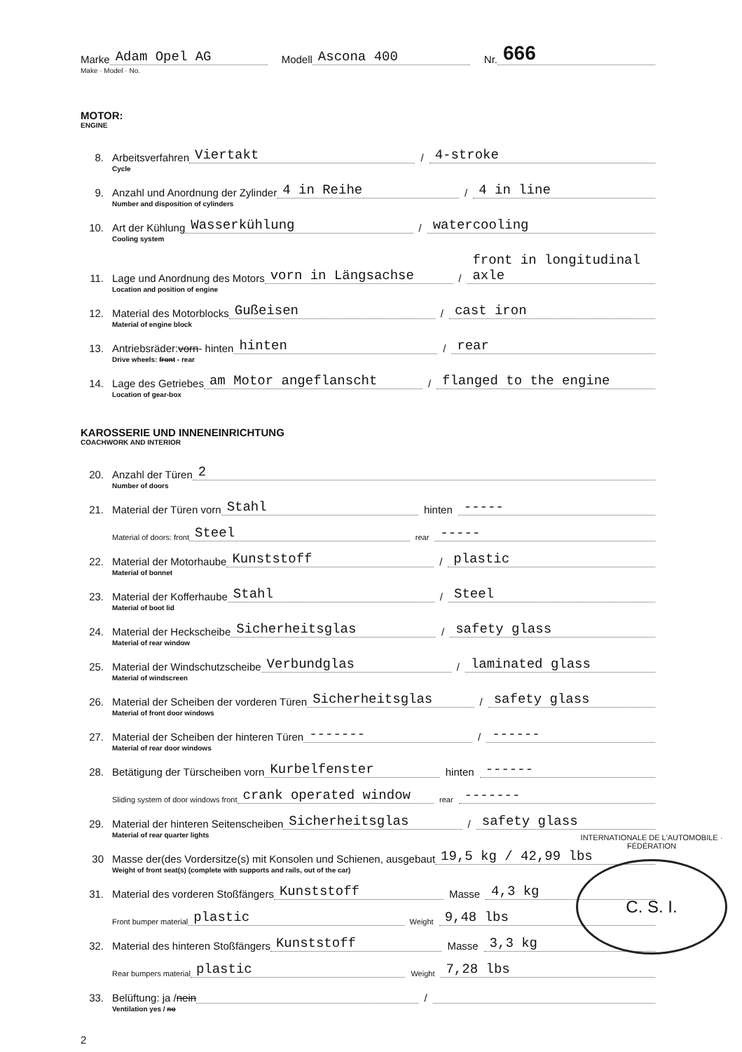Marke Adam Opel AG Modell Ascona 400 Nr. 666
Make · Model · No.
MOTOR:
ENGINE
8. Arbeitsverfahren Viertakt / 4-stroke
Cycle
9. Anzahl und Anordnung der Zylinder 4 in Reihe / 4 in line
Number and disposition of cylinders
10. Art der Kühlung Wasserkühlung / watercooling
Cooling system
11. Lage und Anordnung des Motors vorn in Längsachse / front in longitudinal axle
Location and position of engine
12. Material des Motorblocks Gußeisen / cast iron
Material of engine block
13. Antriebsräder: vorn - hinten hinten / rear
Drive wheels: front - rear
14. Lage des Getriebes am Motor angeflanscht / flanged to the engine
Location of gear-box
KAROSSERIE UND INNENEINRICHTUNG
COACHWORK AND INTERIOR
20. Anzahl der Türen 2
Number of doors
21. Material der Türen vorn Stahl hinten -----
Material of doors: front Steel rear -----
22. Material der Motorhaube Kunststoff / plastic
Material of bonnet
23. Material der Kofferhaube Stahl / Steel
Material of boot lid
24. Material der Heckscheibe Sicherheitsglas / safety glass
Material of rear window
25. Material der Windschutzscheibe Verbundglas / laminated glass
Material of windscreen
26. Material der Scheiben der vorderen Türen Sicherheitsglas / safety glass
Material of front door windows
27. Material der Scheiben der hinteren Türen ------- / ------
Material of rear door windows
28. Betätigung der Türscheiben vorn Kurbelfenster hinten ------
Sliding system of door windows front crank operated window rear -------
29. Material der hinteren Seitenscheiben Sicherheitsglas / safety glass
Material of rear quarter lights
30 Masse der(des Vordersitze(s) mit Konsolen und Schienen, ausgebaut 19,5 kg / 42,99 lbs
Weight of front seat(s) (complete with supports and rails, out of the car)
31. Material des vorderen Stoßfängers Kunststoff Masse 4,3 kg
Front bumper material plastic Weight 9,48 lbs
32. Material des hinteren Stoßfängers Kunststoff Masse 3,3 kg
Rear bumpers material plastic Weight 7,28 lbs
33. Belüftung: ja / nein /
Ventilation yes / no
2
C. S. I.
INTERNATIONALE DE L'AUTOMOBILE · FÉDÉRATION